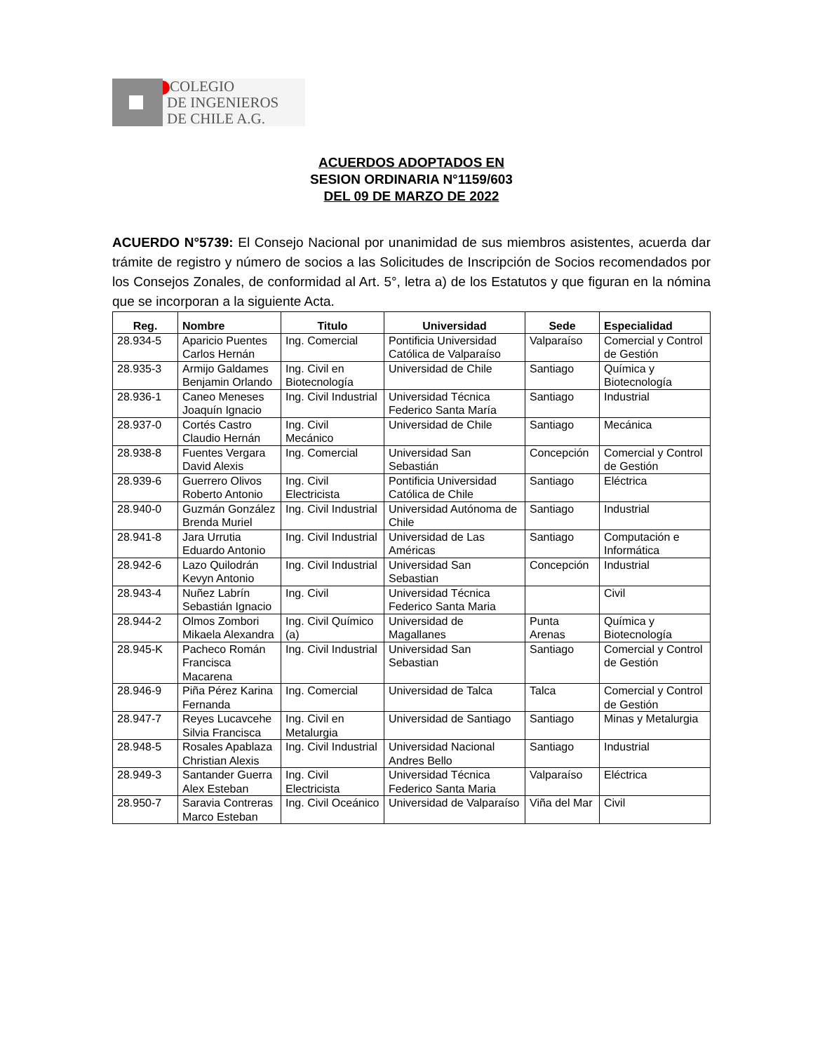COLEGIO
DE INGENIEROS
DE CHILE A.G.
ACUERDOS ADOPTADOS EN
SESION ORDINARIA N°1159/603
DEL 09 DE MARZO DE 2022
ACUERDO N°5739: El Consejo Nacional por unanimidad de sus miembros asistentes, acuerda dar trámite de registro y número de socios a las Solicitudes de Inscripción de Socios recomendados por los Consejos Zonales, de conformidad al Art. 5°, letra a) de los Estatutos y que figuran en la nómina que se incorporan a la siguiente Acta.
| Reg. | Nombre | Titulo | Universidad | Sede | Especialidad |
| --- | --- | --- | --- | --- | --- |
| 28.934-5 | Aparicio Puentes Carlos Hernán | Ing. Comercial | Pontificia Universidad Católica de Valparaíso | Valparaíso | Comercial y Control de Gestión |
| 28.935-3 | Armijo Galdames Benjamin Orlando | Ing. Civil en Biotecnología | Universidad de Chile | Santiago | Química y Biotecnología |
| 28.936-1 | Caneo Meneses Joaquín Ignacio | Ing. Civil Industrial | Universidad Técnica Federico Santa María | Santiago | Industrial |
| 28.937-0 | Cortés Castro Claudio Hernán | Ing. Civil Mecánico | Universidad de Chile | Santiago | Mecánica |
| 28.938-8 | Fuentes Vergara David Alexis | Ing. Comercial | Universidad San Sebastián | Concepción | Comercial y Control de Gestión |
| 28.939-6 | Guerrero Olivos Roberto Antonio | Ing. Civil Electricista | Pontificia Universidad Católica de Chile | Santiago | Eléctrica |
| 28.940-0 | Guzmán González Brenda Muriel | Ing. Civil Industrial | Universidad Autónoma de Chile | Santiago | Industrial |
| 28.941-8 | Jara Urrutia Eduardo Antonio | Ing. Civil Industrial | Universidad de Las Américas | Santiago | Computación e Informática |
| 28.942-6 | Lazo Quilodrán Kevyn Antonio | Ing. Civil Industrial | Universidad San Sebastian | Concepción | Industrial |
| 28.943-4 | Nuñez Labrín Sebastián Ignacio | Ing. Civil | Universidad Técnica Federico Santa Maria | | Civil |
| 28.944-2 | Olmos Zombori Mikaela Alexandra | Ing. Civil Químico (a) | Universidad de Magallanes | Punta Arenas | Química y Biotecnología |
| 28.945-K | Pacheco Román Francisca Macarena | Ing. Civil Industrial | Universidad San Sebastian | Santiago | Comercial y Control de Gestión |
| 28.946-9 | Piña Pérez Karina Fernanda | Ing. Comercial | Universidad de Talca | Talca | Comercial y Control de Gestión |
| 28.947-7 | Reyes Lucavcehe Silvia Francisca | Ing. Civil en Metalurgia | Universidad de Santiago | Santiago | Minas y Metalurgia |
| 28.948-5 | Rosales Apablaza Christian Alexis | Ing. Civil Industrial | Universidad Nacional Andres Bello | Santiago | Industrial |
| 28.949-3 | Santander Guerra Alex Esteban | Ing. Civil Electricista | Universidad Técnica Federico Santa Maria | Valparaíso | Eléctrica |
| 28.950-7 | Saravia Contreras Marco Esteban | Ing. Civil Oceánico | Universidad de Valparaíso | Viña del Mar | Civil |